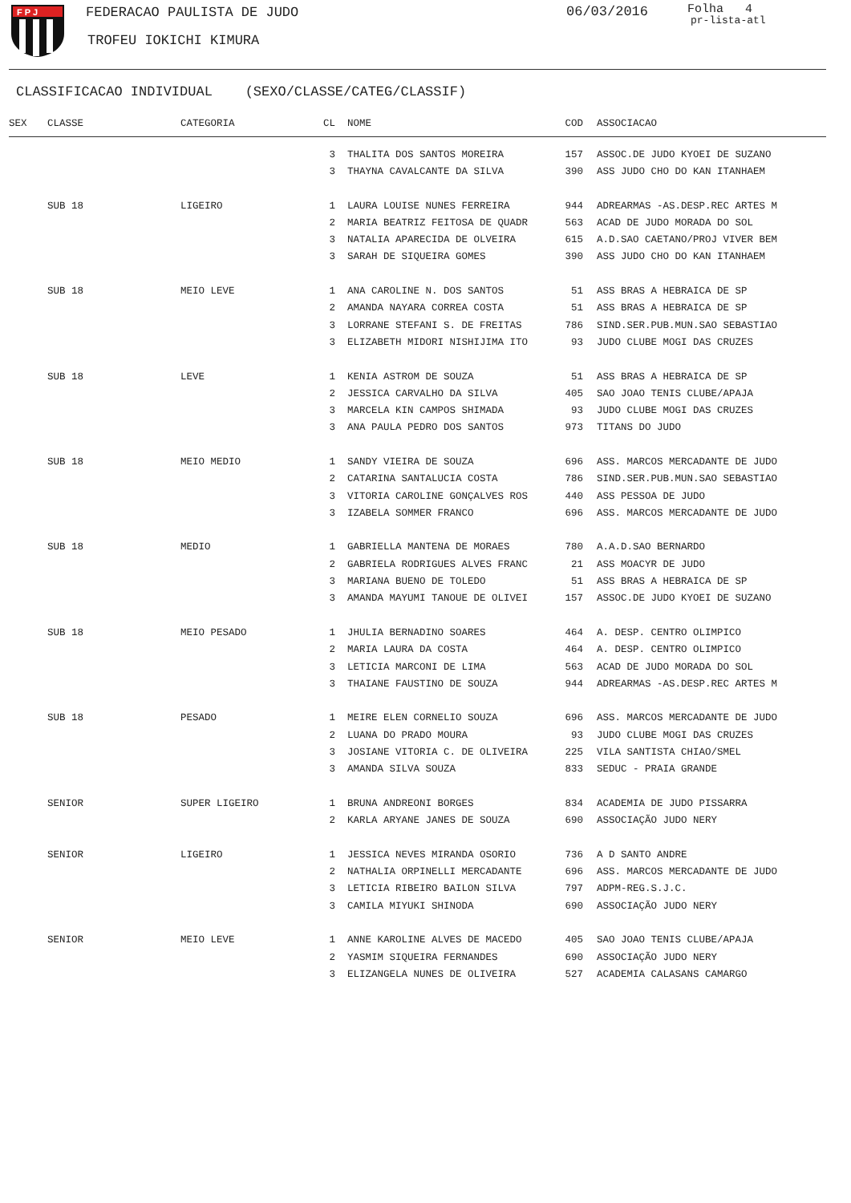F P J
FEDERACAO PAULISTA DE JUDO
TROFEU IOKICHI KIMURA
06/03/2016
Folha 4
pr-lista-atl
CLASSIFICACAO INDIVIDUAL (SEXO/CLASSE/CATEG/CLASSIF)
| SEX | CLASSE | CATEGORIA | CL | NOME | COD | ASSOCIACAO |
| --- | --- | --- | --- | --- | --- | --- |
| | | | 3 | THALITA DOS SANTOS MOREIRA | 157 | ASSOC.DE JUDO KYOEI DE SUZANO |
| | | | 3 | THAYNA CAVALCANTE DA SILVA | 390 | ASS JUDO CHO DO KAN ITANHAEM |
| | SUB 18 | LIGEIRO | 1 | LAURA LOUISE NUNES FERREIRA | 944 | ADREARMAS -AS.DESP.REC ARTES M |
| | | | 2 | MARIA BEATRIZ FEITOSA DE QUADR | 563 | ACAD DE JUDO MORADA DO SOL |
| | | | 3 | NATALIA APARECIDA DE OLVEIRA | 615 | A.D.SAO CAETANO/PROJ VIVER BEM |
| | | | 3 | SARAH DE SIQUEIRA GOMES | 390 | ASS JUDO CHO DO KAN ITANHAEM |
| | SUB 18 | MEIO LEVE | 1 | ANA CAROLINE N. DOS SANTOS | 51 | ASS BRAS A HEBRAICA DE SP |
| | | | 2 | AMANDA NAYARA CORREA COSTA | 51 | ASS BRAS A HEBRAICA DE SP |
| | | | 3 | LORRANE STEFANI S. DE FREITAS | 786 | SIND.SER.PUB.MUN.SAO SEBASTIAO |
| | | | 3 | ELIZABETH MIDORI NISHIJIMA ITO | 93 | JUDO CLUBE MOGI DAS CRUZES |
| | SUB 18 | LEVE | 1 | KENIA ASTROM DE SOUZA | 51 | ASS BRAS A HEBRAICA DE SP |
| | | | 2 | JESSICA CARVALHO DA SILVA | 405 | SAO JOAO TENIS CLUBE/APAJA |
| | | | 3 | MARCELA KIN CAMPOS SHIMADA | 93 | JUDO CLUBE MOGI DAS CRUZES |
| | | | 3 | ANA PAULA PEDRO DOS SANTOS | 973 | TITANS DO JUDO |
| | SUB 18 | MEIO MEDIO | 1 | SANDY VIEIRA DE SOUZA | 696 | ASS. MARCOS MERCADANTE DE JUDO |
| | | | 2 | CATARINA SANTALUCIA COSTA | 786 | SIND.SER.PUB.MUN.SAO SEBASTIAO |
| | | | 3 | VITORIA CAROLINE GONÇALVES ROS | 440 | ASS PESSOA DE JUDO |
| | | | 3 | IZABELA SOMMER FRANCO | 696 | ASS. MARCOS MERCADANTE DE JUDO |
| | SUB 18 | MEDIO | 1 | GABRIELLA MANTENA DE MORAES | 780 | A.A.D.SAO BERNARDO |
| | | | 2 | GABRIELA RODRIGUES ALVES FRANC | 21 | ASS MOACYR DE JUDO |
| | | | 3 | MARIANA BUENO DE TOLEDO | 51 | ASS BRAS A HEBRAICA DE SP |
| | | | 3 | AMANDA MAYUMI TANOUE DE OLIVEI | 157 | ASSOC.DE JUDO KYOEI DE SUZANO |
| | SUB 18 | MEIO PESADO | 1 | JHULIA BERNADINO SOARES | 464 | A. DESP. CENTRO OLIMPICO |
| | | | 2 | MARIA LAURA DA COSTA | 464 | A. DESP. CENTRO OLIMPICO |
| | | | 3 | LETICIA MARCONI DE LIMA | 563 | ACAD DE JUDO MORADA DO SOL |
| | | | 3 | THAIANE FAUSTINO DE SOUZA | 944 | ADREARMAS -AS.DESP.REC ARTES M |
| | SUB 18 | PESADO | 1 | MEIRE ELEN CORNELIO SOUZA | 696 | ASS. MARCOS MERCADANTE DE JUDO |
| | | | 2 | LUANA DO PRADO MOURA | 93 | JUDO CLUBE MOGI DAS CRUZES |
| | | | 3 | JOSIANE VITORIA C. DE OLIVEIRA | 225 | VILA SANTISTA CHIAO/SMEL |
| | | | 3 | AMANDA SILVA SOUZA | 833 | SEDUC - PRAIA GRANDE |
| | SENIOR | SUPER LIGEIRO | 1 | BRUNA ANDREONI BORGES | 834 | ACADEMIA DE JUDO PISSARRA |
| | | | 2 | KARLA ARYANE JANES DE SOUZA | 690 | ASSOCIAÇÃO JUDO NERY |
| | SENIOR | LIGEIRO | 1 | JESSICA NEVES MIRANDA OSORIO | 736 | A D SANTO ANDRE |
| | | | 2 | NATHALIA ORPINELLI MERCADANTE | 696 | ASS. MARCOS MERCADANTE DE JUDO |
| | | | 3 | LETICIA RIBEIRO BAILON SILVA | 797 | ADPM-REG.S.J.C. |
| | | | 3 | CAMILA MIYUKI SHINODA | 690 | ASSOCIAÇÃO JUDO NERY |
| | SENIOR | MEIO LEVE | 1 | ANNE KAROLINE ALVES DE MACEDO | 405 | SAO JOAO TENIS CLUBE/APAJA |
| | | | 2 | YASMIM SIQUEIRA FERNANDES | 690 | ASSOCIAÇÃO JUDO NERY |
| | | | 3 | ELIZANGELA NUNES DE OLIVEIRA | 527 | ACADEMIA CALASANS CAMARGO |